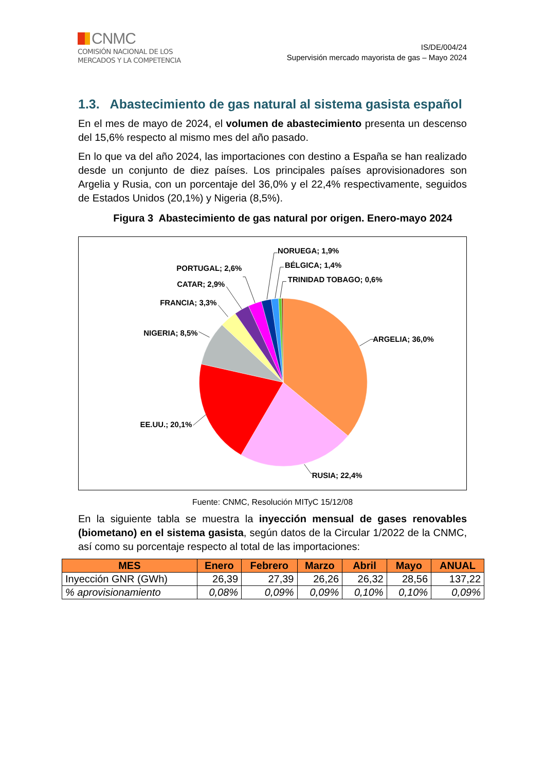CNMC
COMISIÓN NACIONAL DE LOS
MERCADOS Y LA COMPETENCIA
IS/DE/004/24
Supervisión mercado mayorista de gas – Mayo 2024
1.3. Abastecimiento de gas natural al sistema gasista español
En el mes de mayo de 2024, el volumen de abastecimiento presenta un descenso del 15,6% respecto al mismo mes del año pasado.
En lo que va del año 2024, las importaciones con destino a España se han realizado desde un conjunto de diez países. Los principales países aprovisionadores son Argelia y Rusia, con un porcentaje del 36,0% y el 22,4% respectivamente, seguidos de Estados Unidos (20,1%) y Nigeria (8,5%).
Figura 3 Abastecimiento de gas natural por origen. Enero-mayo 2024
ARGELIA; 36,0%
RUSIA; 22,4%
EE.UU.; 20,1%
NIGERIA; 8,5%
FRANCIA; 3,3%
CATAR; 2,9%
PORTUGAL; 2,6%
NORUEGA; 1,9%
BÉLGICA; 1,4%
TRINIDAD TOBAGO; 0,6%
Fuente: CNMC, Resolución MITyC 15/12/08
En la siguiente tabla se muestra la inyección mensual de gases renovables (biometano) en el sistema gasista, según datos de la Circular 1/2022 de la CNMC, así como su porcentaje respecto al total de las importaciones:
| MES | Enero | Febrero | Marzo | Abril | Mayo | ANUAL |
| --- | --- | --- | --- | --- | --- | --- |
| Inyección GNR (GWh) | 26,39 | 27,39 | 26,26 | 26,32 | 28,56 | 137,22 |
| % aprovisionamiento | 0,08% | 0,09% | 0,09% | 0,10% | 0,10% | 0,09% |